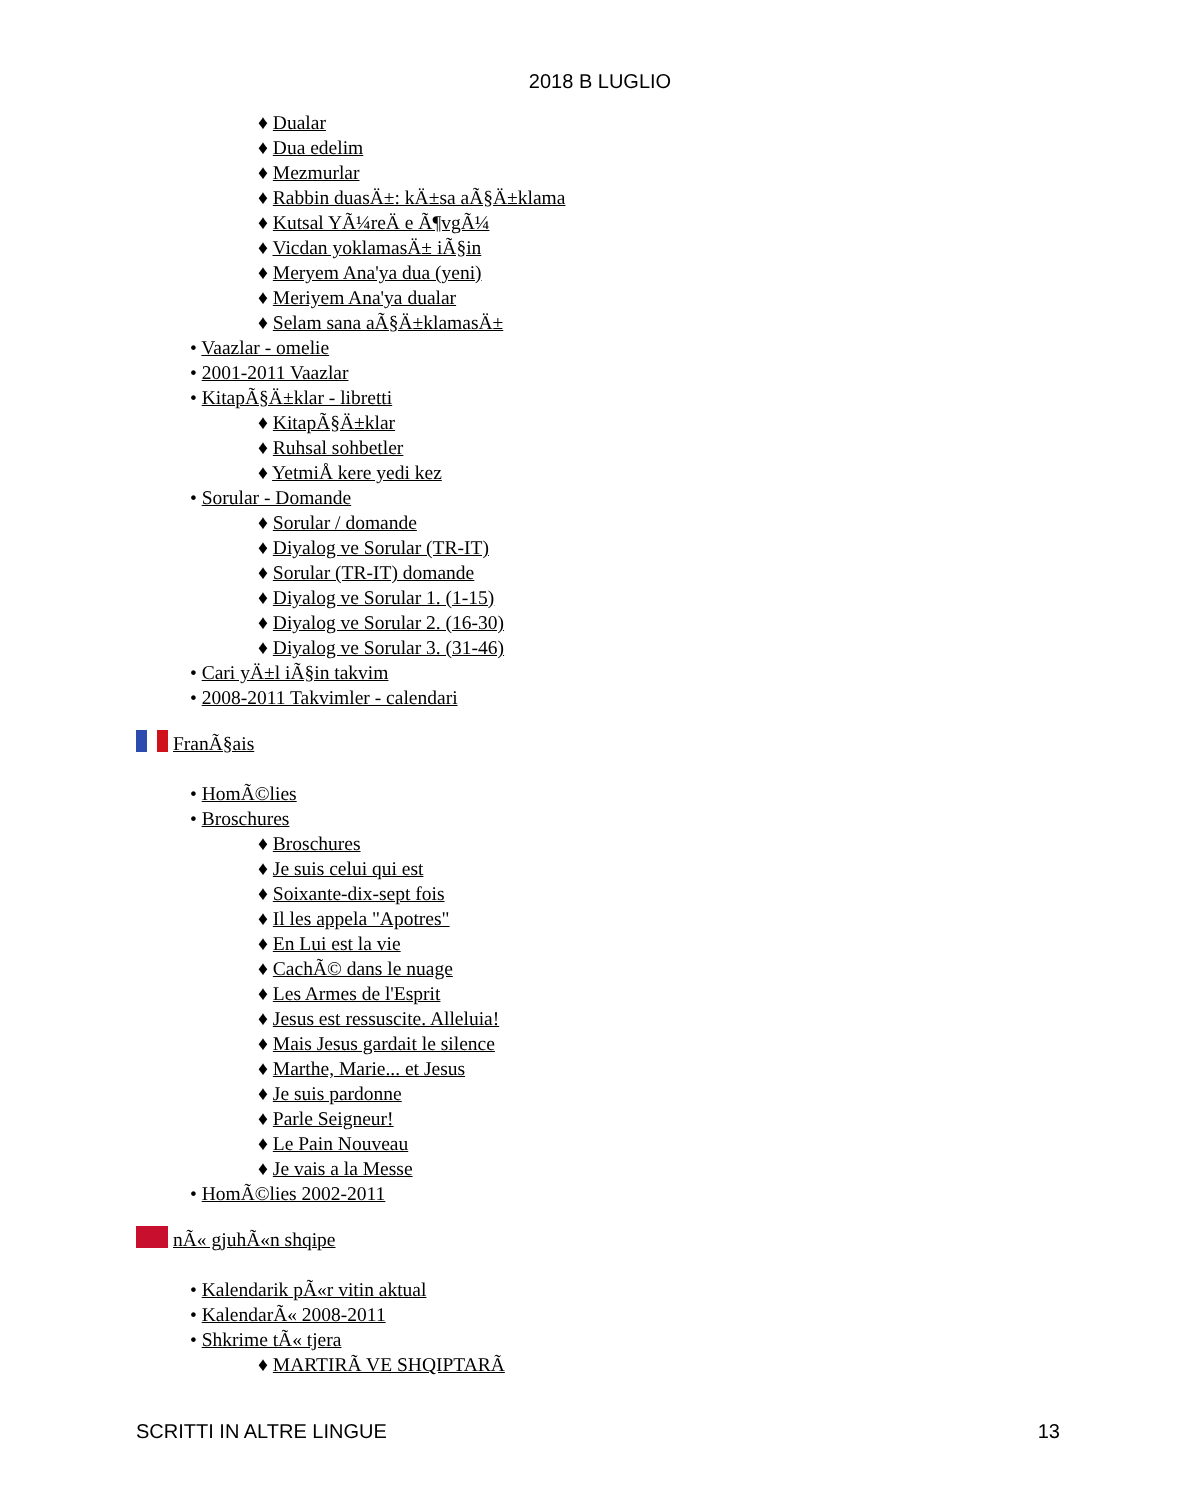2018 B LUGLIO
♦ Dualar
♦ Dua edelim
♦ Mezmurlar
♦ Rabbin duasÄ±: kÄ±sa aÃ§Ä±klama
♦ Kutsal YÃ¼reÄ e Ã¶vgÃ¼
♦ Vicdan yoklamasÄ± iÃ§in
♦ Meryem Ana'ya dua (yeni)
♦ Meriyem Ana'ya dualar
♦ Selam sana aÃ§Ä±klamasÄ±
• Vaazlar - omelie
• 2001-2011 Vaazlar
• KitapÃ§Ä±klar - libretti
♦ KitapÃ§Ä±klar
♦ Ruhsal sohbetler
♦ YetmiÅ kere yedi kez
• Sorular - Domande
♦ Sorular / domande
♦ Diyalog ve Sorular (TR-IT)
♦ Sorular (TR-IT) domande
♦ Diyalog ve Sorular 1. (1-15)
♦ Diyalog ve Sorular 2. (16-30)
♦ Diyalog ve Sorular 3. (31-46)
• Cari yÄ±l iÃ§in takvim
• 2008-2011 Takvimler - calendari
FranÃ§ais
• HomÃ©lies
• Broschures
♦ Broschures
♦ Je suis celui qui est
♦ Soixante-dix-sept fois
♦ Il les appela "Apotres"
♦ En Lui est la vie
♦ CachÃ© dans le nuage
♦ Les Armes de l'Esprit
♦ Jesus est ressuscite. Alleluia!
♦ Mais Jesus gardait le silence
♦ Marthe, Marie... et Jesus
♦ Je suis pardonne
♦ Parle Seigneur!
♦ Le Pain Nouveau
♦ Je vais a la Messe
• HomÃ©lies 2002-2011
nÃ« gjuhÃ«n shqipe
• Kalendarik pÃ«r vitin aktual
• KalendarÃ« 2008-2011
• Shkrime tÃ« tjera
♦ MARTIRÃ VE SHQIPTARÃ
SCRITTI IN ALTRE LINGUE 13